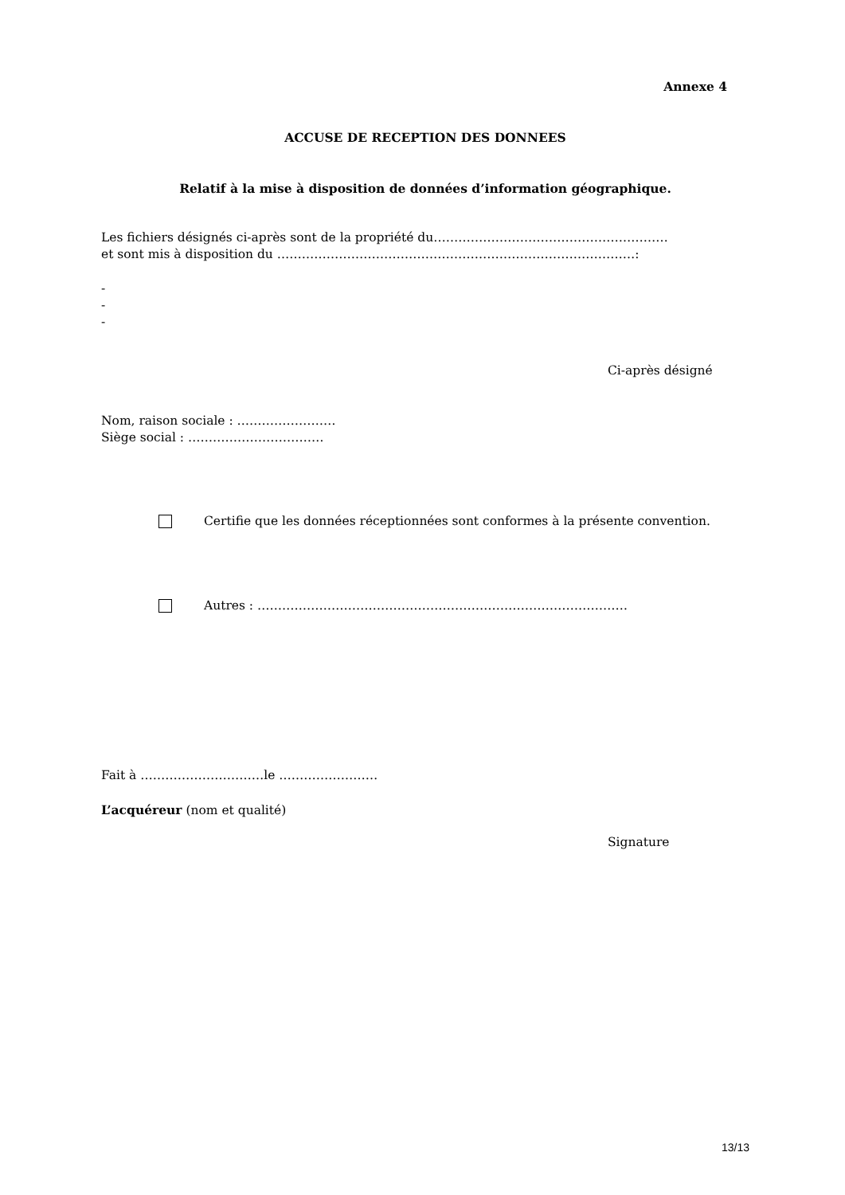Annexe 4
ACCUSE DE RECEPTION DES DONNEES
Relatif à la mise à disposition de données d’information géographique.
Les fichiers désignés ci-après sont de la propriété du…………………………………………………
et sont mis à disposition du ……………………………………………………………………………:
-
-
-
Ci-après désigné
Nom, raison sociale : ……………………
Siège social : ……………………………
Certifie que les données réceptionnées sont conformes à la présente convention.
Autres : ………………………………………………………………………………
Fait à …………………………le ……………………
L’acquéreur (nom et qualité)
Signature
13/13